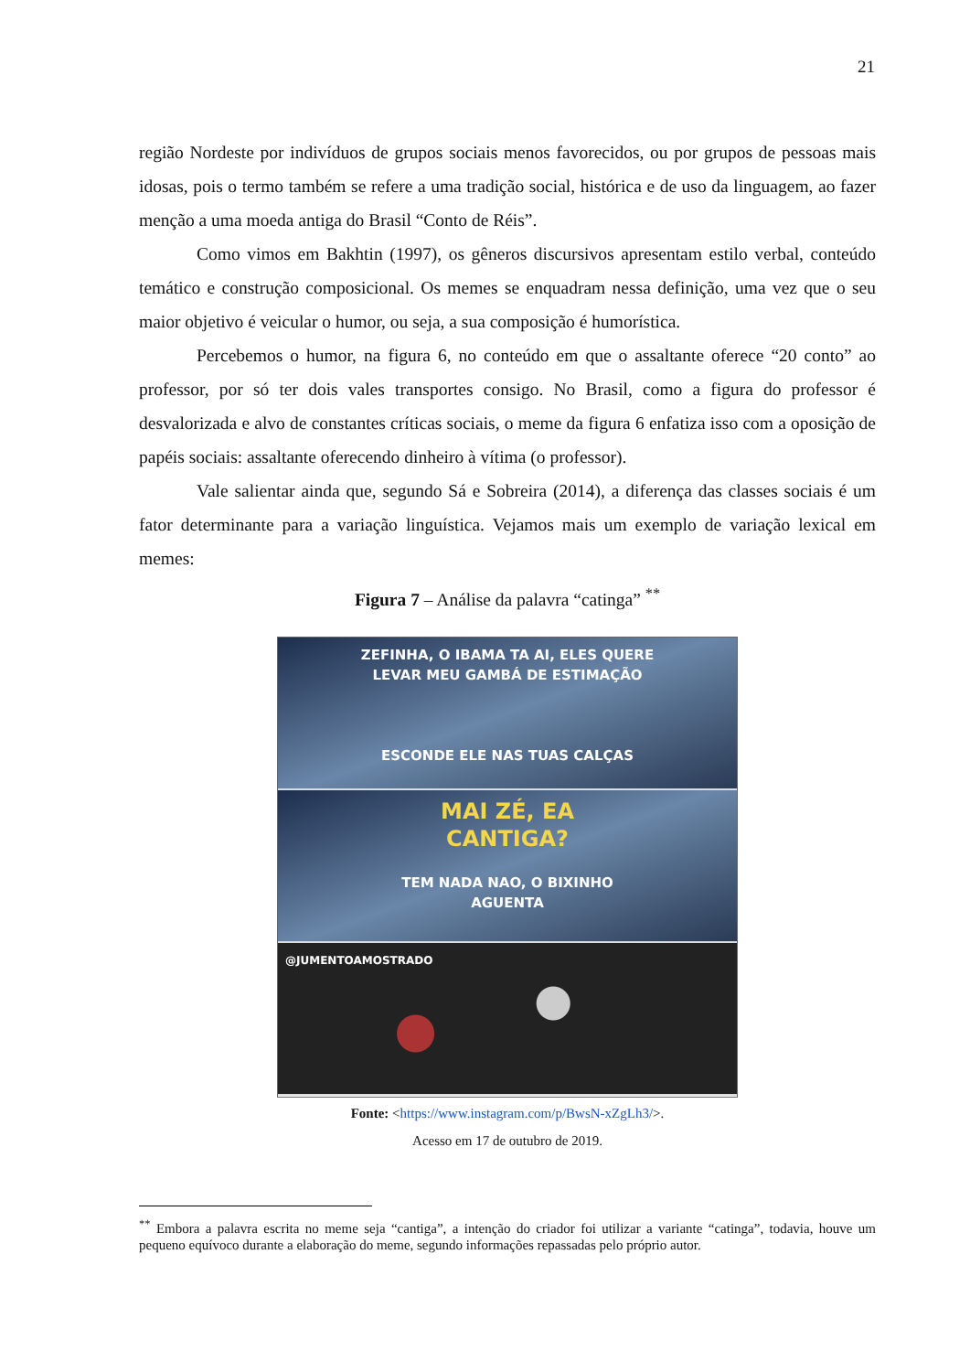21
região Nordeste por indivíduos de grupos sociais menos favorecidos, ou por grupos de pessoas mais idosas, pois o termo também se refere a uma tradição social, histórica e de uso da linguagem, ao fazer menção a uma moeda antiga do Brasil “Conto de Réis”.
Como vimos em Bakhtin (1997), os gêneros discursivos apresentam estilo verbal, conteúdo temático e construção composicional. Os memes se enquadram nessa definição, uma vez que o seu maior objetivo é veicular o humor, ou seja, a sua composição é humorística.
Percebemos o humor, na figura 6, no conteúdo em que o assaltante oferece “20 conto” ao professor, por só ter dois vales transportes consigo. No Brasil, como a figura do professor é desvalorizada e alvo de constantes críticas sociais, o meme da figura 6 enfatiza isso com a oposição de papéis sociais: assaltante oferecendo dinheiro à vítima (o professor).
Vale salientar ainda que, segundo Sá e Sobreira (2014), a diferença das classes sociais é um fator determinante para a variação linguística. Vejamos mais um exemplo de variação lexical em memes:
Figura 7 – Análise da palavra “catinga” <sup>**</sup>
ZEFINHA, O IBAMA TA AI, ELES QUERE
LEVAR MEU GAMBÁ DE ESTIMAÇÃO
ESCONDE ELE NAS TUAS CALÇAS
MAI ZÉ, EA
CANTIGA?
TEM NADA NAO, O BIXINHO
AGUENTA
@JUMENTOAMOSTRADO
Fonte: <https://www.instagram.com/p/BwsN-xZgLh3/>.
Acesso em 17 de outubro de 2019.
<sup>**</sup> Embora a palavra escrita no meme seja “cantiga”, a intenção do criador foi utilizar a variante “catinga”, todavia, houve um pequeno equívoco durante a elaboração do meme, segundo informações repassadas pelo próprio autor.